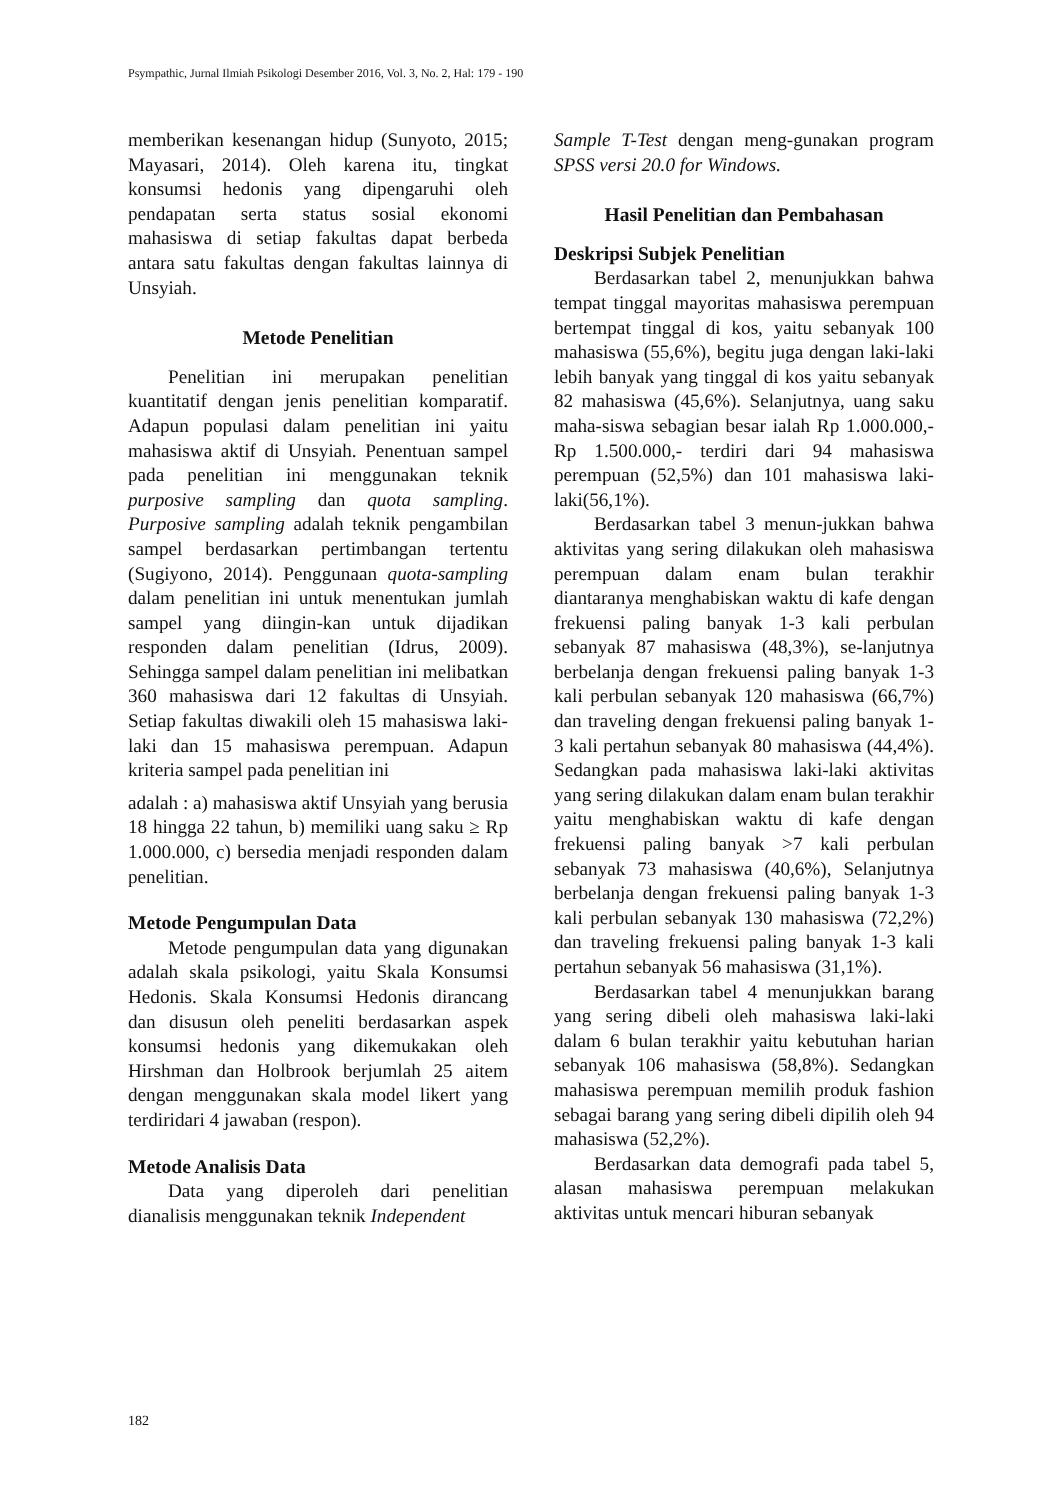Psympathic, Jurnal Ilmiah Psikologi Desember 2016, Vol. 3, No. 2, Hal: 179 - 190
memberikan kesenangan hidup (Sunyoto, 2015; Mayasari, 2014). Oleh karena itu, tingkat konsumsi hedonis yang dipengaruhi oleh pendapatan serta status sosial ekonomi mahasiswa di setiap fakultas dapat berbeda antara satu fakultas dengan fakultas lainnya di Unsyiah.
Metode Penelitian
Penelitian ini merupakan penelitian kuantitatif dengan jenis penelitian komparatif. Adapun populasi dalam penelitian ini yaitu mahasiswa aktif di Unsyiah. Penentuan sampel pada penelitian ini menggunakan teknik purposive sampling dan quota sampling. Purposive sampling adalah teknik pengambilan sampel berdasarkan pertimbangan tertentu (Sugiyono, 2014). Penggunaan quota-sampling dalam penelitian ini untuk menentukan jumlah sampel yang diingin-kan untuk dijadikan responden dalam penelitian (Idrus, 2009). Sehingga sampel dalam penelitian ini melibatkan 360 mahasiswa dari 12 fakultas di Unsyiah. Setiap fakultas diwakili oleh 15 mahasiswa laki-laki dan 15 mahasiswa perempuan. Adapun kriteria sampel pada penelitian ini
adalah : a) mahasiswa aktif Unsyiah yang berusia 18 hingga 22 tahun, b) memiliki uang saku ≥ Rp 1.000.000, c) bersedia menjadi responden dalam penelitian.
Metode Pengumpulan Data
Metode pengumpulan data yang digunakan adalah skala psikologi, yaitu Skala Konsumsi Hedonis. Skala Konsumsi Hedonis dirancang dan disusun oleh peneliti berdasarkan aspek konsumsi hedonis yang dikemukakan oleh Hirshman dan Holbrook berjumlah 25 aitem dengan menggunakan skala model likert yang terdiridari 4 jawaban (respon).
Metode Analisis Data
Data yang diperoleh dari penelitian dianalisis menggunakan teknik Independent
Sample T-Test dengan meng-gunakan program SPSS versi 20.0 for Windows.
Hasil Penelitian dan Pembahasan
Deskripsi Subjek Penelitian
Berdasarkan tabel 2, menunjukkan bahwa tempat tinggal mayoritas mahasiswa perempuan bertempat tinggal di kos, yaitu sebanyak 100 mahasiswa (55,6%), begitu juga dengan laki-laki lebih banyak yang tinggal di kos yaitu sebanyak 82 mahasiswa (45,6%). Selanjutnya, uang saku maha-siswa sebagian besar ialah Rp 1.000.000,- Rp 1.500.000,- terdiri dari 94 mahasiswa perempuan (52,5%) dan 101 mahasiswa laki-laki(56,1%).
Berdasarkan tabel 3 menun-jukkan bahwa aktivitas yang sering dilakukan oleh mahasiswa perempuan dalam enam bulan terakhir diantaranya menghabiskan waktu di kafe dengan frekuensi paling banyak 1-3 kali perbulan sebanyak 87 mahasiswa (48,3%), se-lanjutnya berbelanja dengan frekuensi paling banyak 1-3 kali perbulan sebanyak 120 mahasiswa (66,7%) dan traveling dengan frekuensi paling banyak 1-3 kali pertahun sebanyak 80 mahasiswa (44,4%). Sedangkan pada mahasiswa laki-laki aktivitas yang sering dilakukan dalam enam bulan terakhir yaitu menghabiskan waktu di kafe dengan frekuensi paling banyak >7 kali perbulan sebanyak 73 mahasiswa (40,6%), Selanjutnya berbelanja dengan frekuensi paling banyak 1-3 kali perbulan sebanyak 130 mahasiswa (72,2%) dan traveling frekuensi paling banyak 1-3 kali pertahun sebanyak 56 mahasiswa (31,1%).
Berdasarkan tabel 4 menunjukkan barang yang sering dibeli oleh mahasiswa laki-laki dalam 6 bulan terakhir yaitu kebutuhan harian sebanyak 106 mahasiswa (58,8%). Sedangkan mahasiswa perempuan memilih produk fashion sebagai barang yang sering dibeli dipilih oleh 94 mahasiswa (52,2%).
Berdasarkan data demografi pada tabel 5, alasan mahasiswa perempuan melakukan aktivitas untuk mencari hiburan sebanyak
182